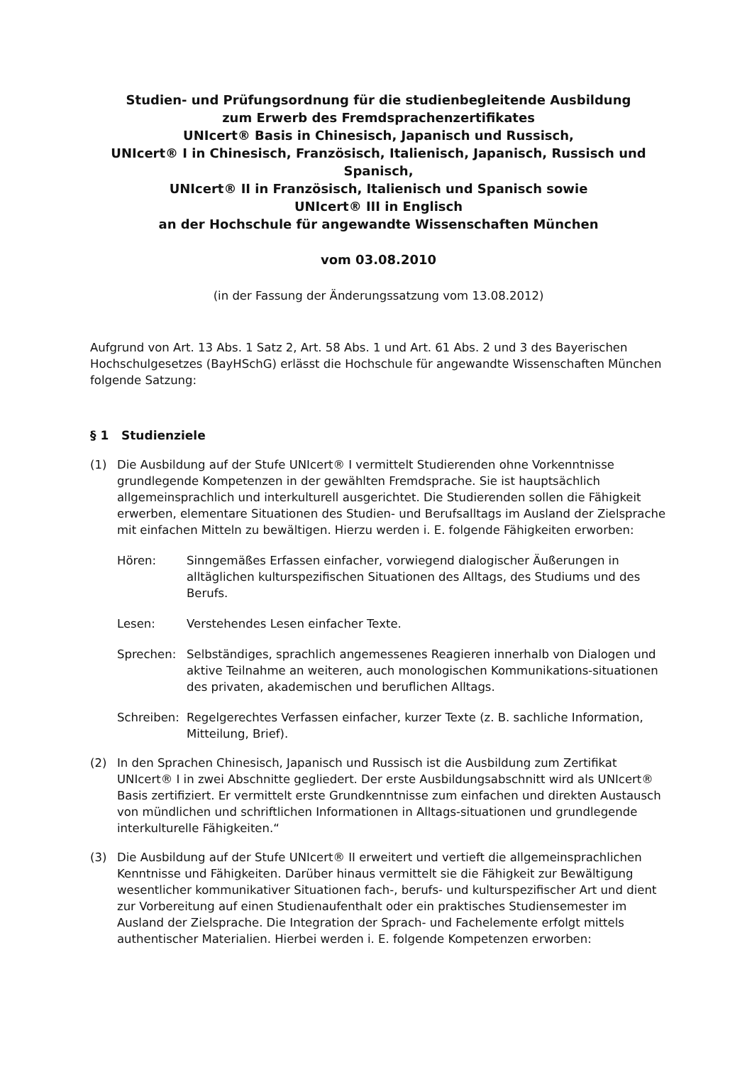Studien- und Prüfungsordnung für die studienbegleitende Ausbildung
zum Erwerb des Fremdsprachenzertifikates
UNIcert® Basis in Chinesisch, Japanisch und Russisch,
UNIcert® I in Chinesisch, Französisch, Italienisch, Japanisch, Russisch und Spanisch,
UNIcert® II in Französisch, Italienisch und Spanisch sowie
UNIcert® III in Englisch
an der Hochschule für angewandte Wissenschaften München
vom 03.08.2010
(in der Fassung der Änderungssatzung vom 13.08.2012)
Aufgrund von Art. 13 Abs. 1 Satz 2, Art. 58 Abs. 1 und Art. 61 Abs. 2 und 3 des Bayerischen Hochschulgesetzes (BayHSchG) erlässt die Hochschule für angewandte Wissenschaften München folgende Satzung:
§ 1 Studienziele
(1) Die Ausbildung auf der Stufe UNIcert® I vermittelt Studierenden ohne Vorkenntnisse grundlegende Kompetenzen in der gewählten Fremdsprache. Sie ist hauptsächlich allgemeinsprachlich und interkulturell ausgerichtet. Die Studierenden sollen die Fähigkeit erwerben, elementare Situationen des Studien- und Berufsalltags im Ausland der Zielsprache mit einfachen Mitteln zu bewältigen. Hierzu werden i. E. folgende Fähigkeiten erworben:
Hören: Sinngemäßes Erfassen einfacher, vorwiegend dialogischer Äußerungen in alltäglichen kulturspezifischen Situationen des Alltags, des Studiums und des Berufs.
Lesen: Verstehendes Lesen einfacher Texte.
Sprechen: Selbständiges, sprachlich angemessenes Reagieren innerhalb von Dialogen und aktive Teilnahme an weiteren, auch monologischen Kommunikations-situationen des privaten, akademischen und beruflichen Alltags.
Schreiben:
Regelgerechtes Verfassen einfacher, kurzer Texte (z. B. sachliche Information, Mitteilung, Brief).
(2) In den Sprachen Chinesisch, Japanisch und Russisch ist die Ausbildung zum Zertifikat UNIcert® I in zwei Abschnitte gegliedert. Der erste Ausbildungsabschnitt wird als UNIcert® Basis zertifiziert. Er vermittelt erste Grundkenntnisse zum einfachen und direkten Austausch von mündlichen und schriftlichen Informationen in Alltags-situationen und grundlegende interkulturelle Fähigkeiten.“
(3) Die Ausbildung auf der Stufe UNIcert® II erweitert und vertieft die allgemeinsprachlichen Kenntnisse und Fähigkeiten. Darüber hinaus vermittelt sie die Fähigkeit zur Bewältigung wesentlicher kommunikativer Situationen fach-, berufs- und kulturspezifischer Art und dient zur Vorbereitung auf einen Studienaufenthalt oder ein praktisches Studiensemester im Ausland der Zielsprache. Die Integration der Sprach- und Fachelemente erfolgt mittels authentischer Materialien. Hierbei werden i. E. folgende Kompetenzen erworben: